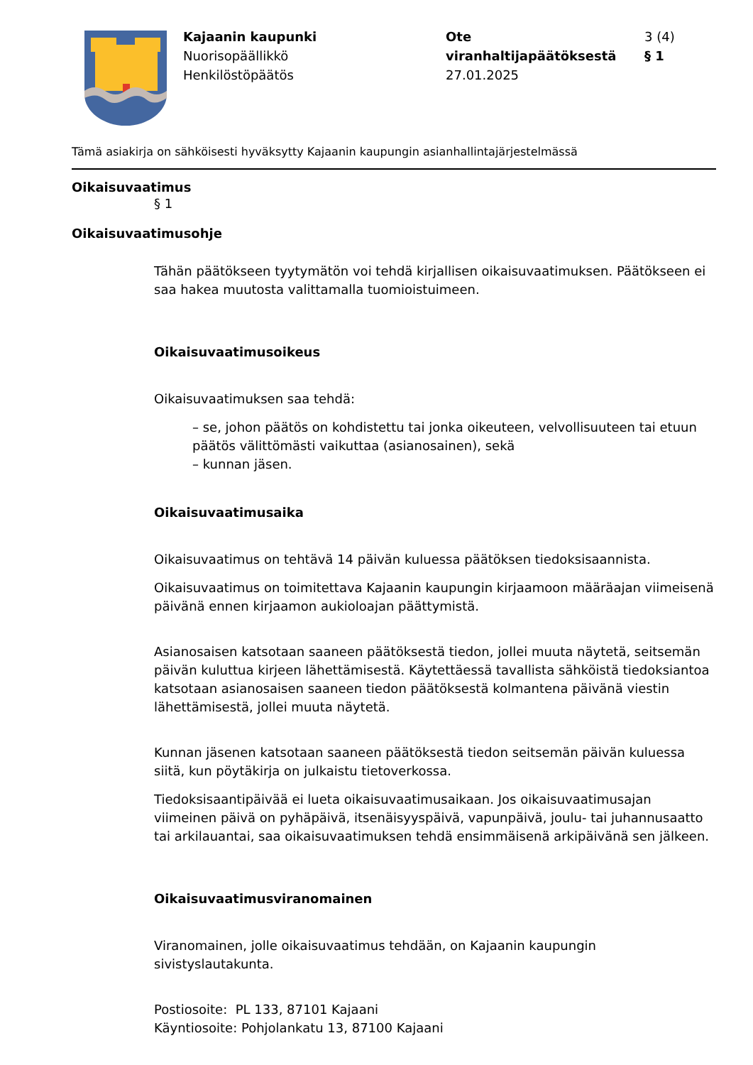Kajaanin kaupunki
Nuorisopäällikkö
Henkilöstöpäätös
Ote viranhaltijapäätöksestä
27.01.2025
3 (4)
§ 1
Tämä asiakirja on sähköisesti hyväksytty Kajaanin kaupungin asianhallintajärjestelmässä
Oikaisuvaatimus
§ 1
Oikaisuvaatimusohje
Tähän päätökseen tyytymätön voi tehdä kirjallisen oikaisuvaatimuksen. Päätökseen ei saa hakea muutosta valittamalla tuomioistuimeen.
Oikaisuvaatimusoikeus
Oikaisuvaatimuksen saa tehdä:
– se, johon päätös on kohdistettu tai jonka oikeuteen, velvollisuuteen tai etuun päätös välittömästi vaikuttaa (asianosainen), sekä
– kunnan jäsen.
Oikaisuvaatimusaika
Oikaisuvaatimus on tehtävä 14 päivän kuluessa päätöksen tiedoksisaannista.
Oikaisuvaatimus on toimitettava Kajaanin kaupungin kirjaamoon määräajan viimeisenä päivänä ennen kirjaamon aukioloajan päättymistä.
Asianosaisen katsotaan saaneen päätöksestä tiedon, jollei muuta näytetä, seitsemän päivän kuluttua kirjeen lähettämisestä. Käytettäessä tavallista sähköistä tiedoksiantoa katsotaan asianosaisen saaneen tiedon päätöksestä kolmantena päivänä viestin lähettämisestä, jollei muuta näytetä.
Kunnan jäsenen katsotaan saaneen päätöksestä tiedon seitsemän päivän kuluessa siitä, kun pöytäkirja on julkaistu tietoverkossa.
Tiedoksisaantipäivää ei lueta oikaisuvaatimusaikaan. Jos oikaisuvaatimusajan viimeinen päivä on pyhäpäivä, itsenäisyyspäivä, vapunpäivä, joulu- tai juhannusaatto tai arkilauantai, saa oikaisuvaatimuksen tehdä ensimmäisenä arkipäivänä sen jälkeen.
Oikaisuvaatimusviranomainen
Viranomainen, jolle oikaisuvaatimus tehdään, on Kajaanin kaupungin sivistyslautakunta.
Postiosoite: PL 133, 87101 Kajaani
Käyntiosoite: Pohjolankatu 13, 87100 Kajaani